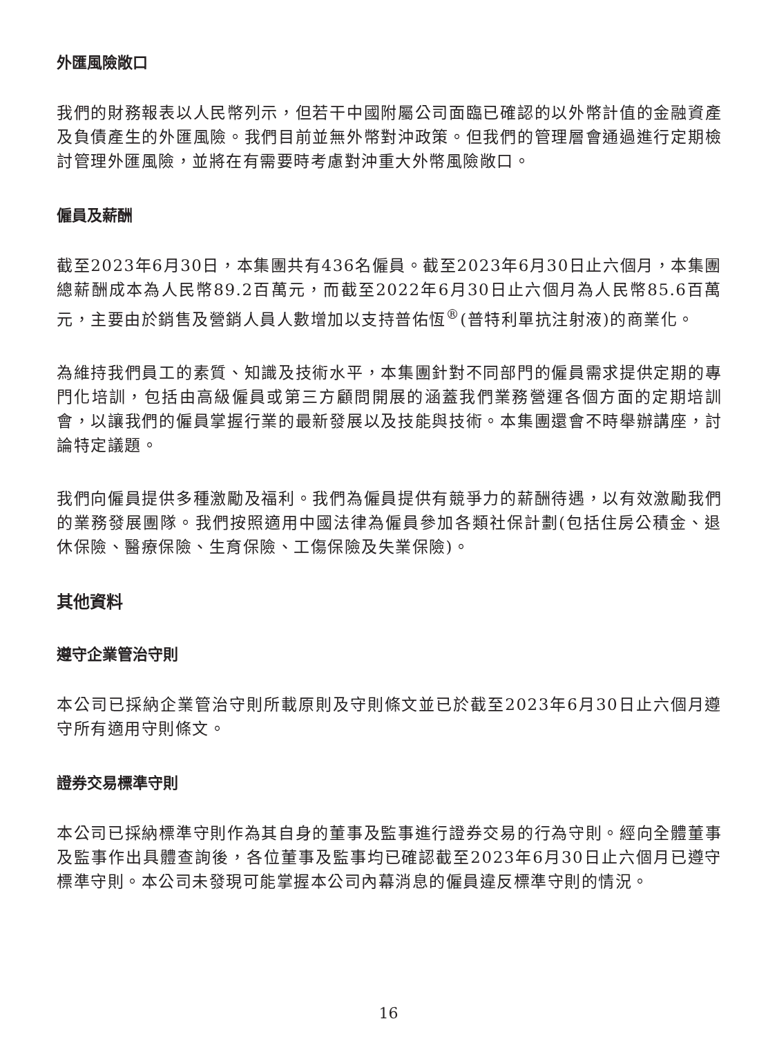外匯風險敞口
我們的財務報表以人民幣列示，但若干中國附屬公司面臨已確認的以外幣計值的金融資產及負債產生的外匯風險。我們目前並無外幣對沖政策。但我們的管理層會通過進行定期檢討管理外匯風險，並將在有需要時考慮對沖重大外幣風險敞口。
僱員及薪酬
截至2023年6月30日，本集團共有436名僱員。截至2023年6月30日止六個月，本集團總薪酬成本為人民幣89.2百萬元，而截至2022年6月30日止六個月為人民幣85.6百萬元，主要由於銷售及營銷人員人數增加以支持普佑恆<sup>®</sup>(普特利單抗注射液)的商業化。
為維持我們員工的素質、知識及技術水平，本集團針對不同部門的僱員需求提供定期的專門化培訓，包括由高級僱員或第三方顧問開展的涵蓋我們業務營運各個方面的定期培訓會，以讓我們的僱員掌握行業的最新發展以及技能與技術。本集團還會不時舉辦講座，討論特定議題。
我們向僱員提供多種激勵及福利。我們為僱員提供有競爭力的薪酬待遇，以有效激勵我們的業務發展團隊。我們按照適用中國法律為僱員參加各類社保計劃(包括住房公積金、退休保險、醫療保險、生育保險、工傷保險及失業保險)。
其他資料
遵守企業管治守則
本公司已採納企業管治守則所載原則及守則條文並已於截至2023年6月30日止六個月遵守所有適用守則條文。
證券交易標準守則
本公司已採納標準守則作為其自身的董事及監事進行證券交易的行為守則。經向全體董事及監事作出具體查詢後，各位董事及監事均已確認截至2023年6月30日止六個月已遵守標準守則。本公司未發現可能掌握本公司內幕消息的僱員違反標準守則的情況。
16